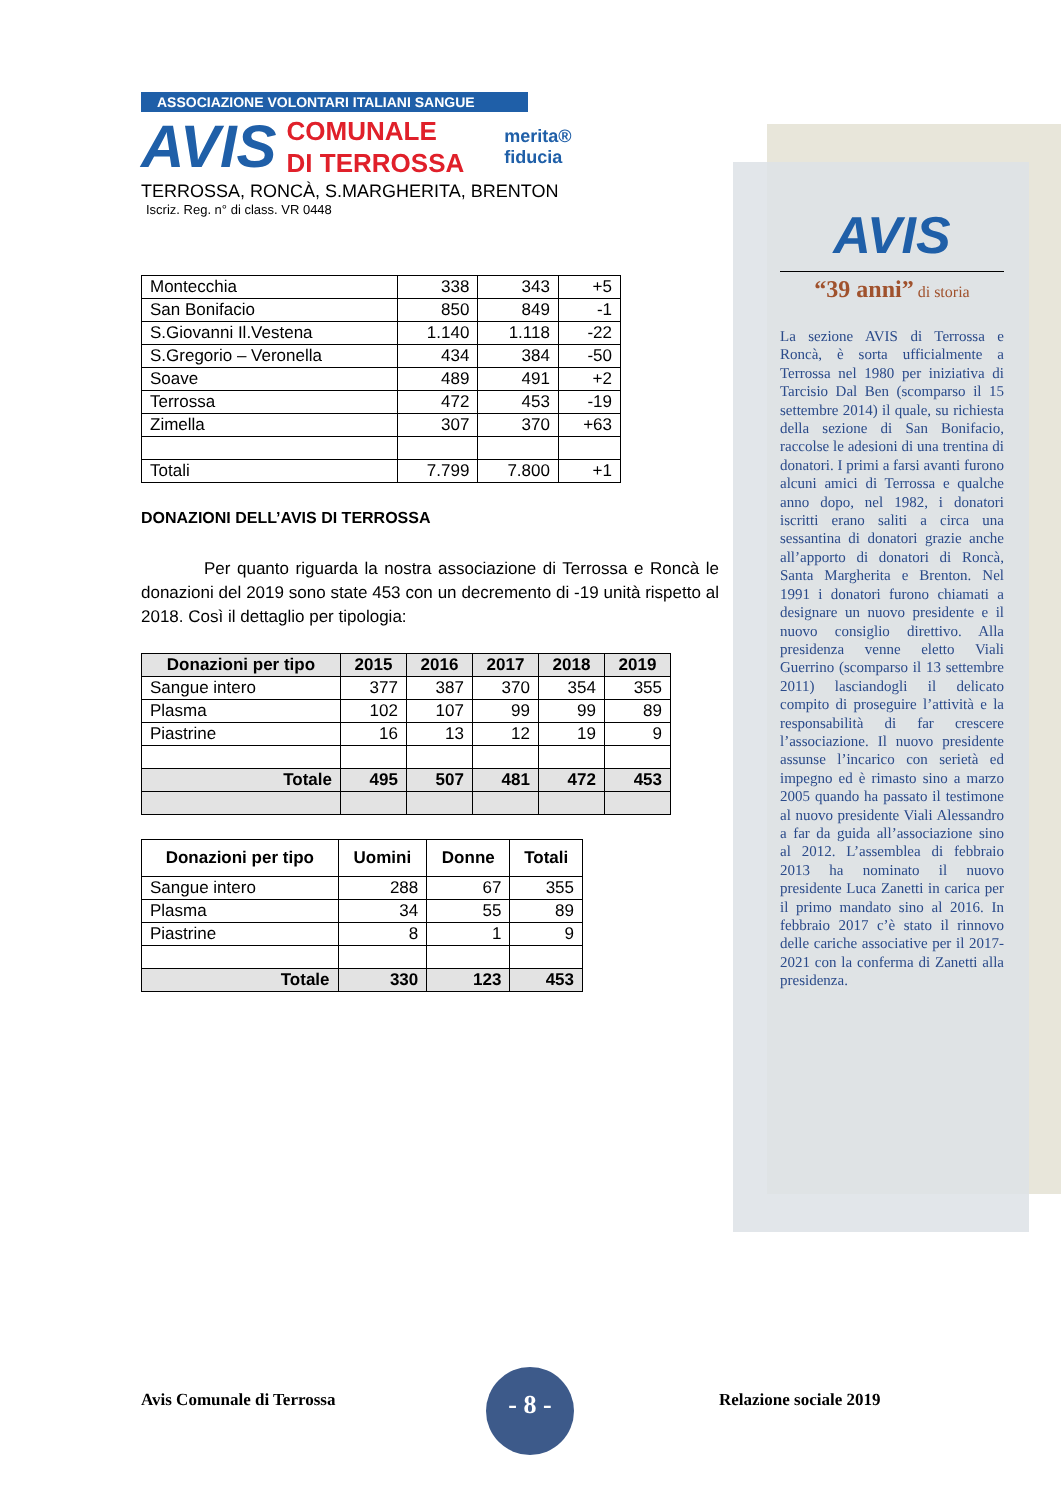ASSOCIAZIONE VOLONTARI ITALIANI SANGUE
AVIS
COMUNALE
DI TERROSSA
merita®
fiducia
TERROSSA, RONCÀ, S.MARGHERITA, BRENTON
Iscriz. Reg. n° di class. VR 0448
| Montecchia | 338 | 343 | +5 |
| San Bonifacio | 850 | 849 | -1 |
| S.Giovanni Il.Vestena | 1.140 | 1.118 | -22 |
| S.Gregorio – Veronella | 434 | 384 | -50 |
| Soave | 489 | 491 | +2 |
| Terrossa | 472 | 453 | -19 |
| Zimella | 307 | 370 | +63 |
| Totali | 7.799 | 7.800 | +1 |
DONAZIONI DELL’AVIS DI TERROSSA
Per quanto riguarda la nostra associazione di Terrossa e Roncà le donazioni del 2019 sono state 453 con un decremento di -19 unità rispetto al 2018. Così il dettaglio per tipologia:
| Donazioni per tipo | 2015 | 2016 | 2017 | 2018 | 2019 |
| --- | --- | --- | --- | --- | --- |
| Sangue intero | 377 | 387 | 370 | 354 | 355 |
| Plasma | 102 | 107 | 99 | 99 | 89 |
| Piastrine | 16 | 13 | 12 | 19 | 9 |
| Totale | 495 | 507 | 481 | 472 | 453 |
| Donazioni per tipo | Uomini | Donne | Totali |
| --- | --- | --- | --- |
| Sangue intero | 288 | 67 | 355 |
| Plasma | 34 | 55 | 89 |
| Piastrine | 8 | 1 | 9 |
| Totale | 330 | 123 | 453 |
AVIS
“39 anni” di storia
La sezione AVIS di Terrossa e Roncà, è sorta ufficialmente a Terrossa nel 1980 per iniziativa di Tarcisio Dal Ben (scomparso il 15 settembre 2014) il quale, su richiesta della sezione di San Bonifacio, raccolse le adesioni di una trentina di donatori. I primi a farsi avanti furono alcuni amici di Terrossa e qualche anno dopo, nel 1982, i donatori iscritti erano saliti a circa una sessantina di donatori grazie anche all’apporto di donatori di Roncà, Santa Margherita e Brenton. Nel 1991 i donatori furono chiamati a designare un nuovo presidente e il nuovo consiglio direttivo. Alla presidenza venne eletto Viali Guerrino (scomparso il 13 settembre 2011) lasciandogli il delicato compito di proseguire l’attività e la responsabilità di far crescere l’associazione. Il nuovo presidente assunse l’incarico con serietà ed impegno ed è rimasto sino a marzo 2005 quando ha passato il testimone al nuovo presidente Viali Alessandro a far da guida all’associazione sino al 2012. L’assemblea di febbraio 2013 ha nominato il nuovo presidente Luca Zanetti in carica per il primo mandato sino al 2016. In febbraio 2017 c’è stato il rinnovo delle cariche associative per il 2017-2021 con la conferma di Zanetti alla presidenza.
Avis Comunale di Terrossa
- 8 -
Relazione sociale 2019